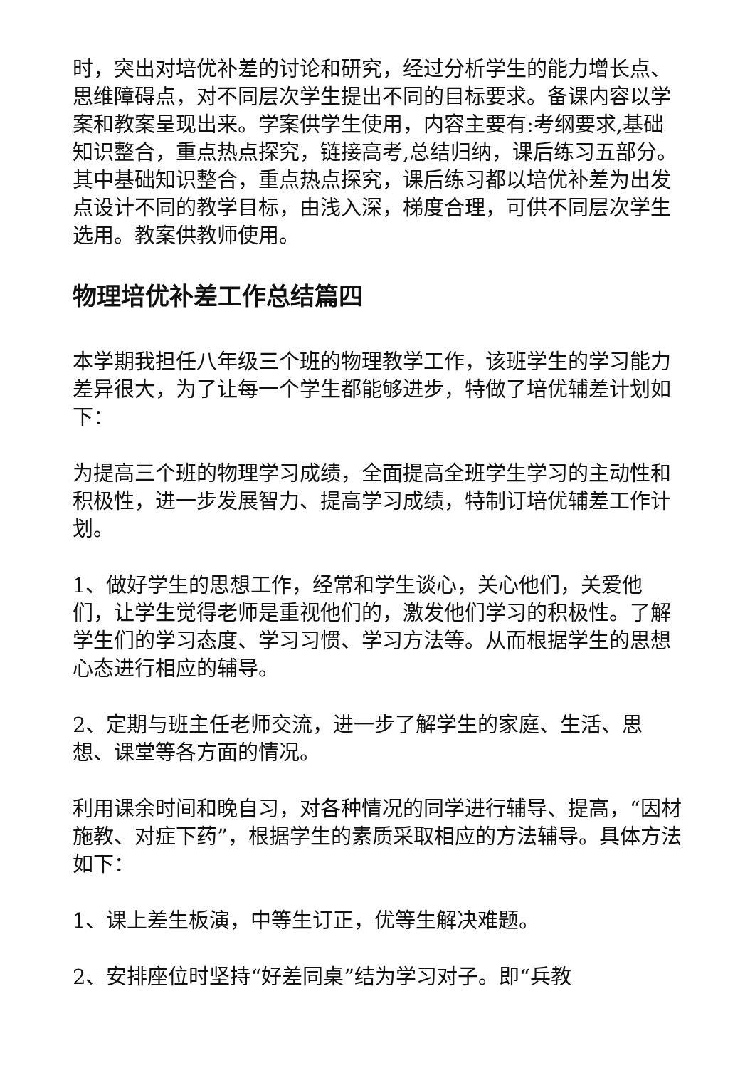时，突出对培优补差的讨论和研究，经过分析学生的能力增长点、思维障碍点，对不同层次学生提出不同的目标要求。备课内容以学案和教案呈现出来。学案供学生使用，内容主要有:考纲要求,基础知识整合，重点热点探究，链接高考,总结归纳，课后练习五部分。其中基础知识整合，重点热点探究，课后练习都以培优补差为出发点设计不同的教学目标，由浅入深，梯度合理，可供不同层次学生选用。教案供教师使用。
物理培优补差工作总结篇四
本学期我担任八年级三个班的物理教学工作，该班学生的学习能力差异很大，为了让每一个学生都能够进步，特做了培优辅差计划如下：
为提高三个班的物理学习成绩，全面提高全班学生学习的主动性和积极性，进一步发展智力、提高学习成绩，特制订培优辅差工作计划。
1、做好学生的思想工作，经常和学生谈心，关心他们，关爱他们，让学生觉得老师是重视他们的，激发他们学习的积极性。了解学生们的学习态度、学习习惯、学习方法等。从而根据学生的思想心态进行相应的辅导。
2、定期与班主任老师交流，进一步了解学生的家庭、生活、思想、课堂等各方面的情况。
利用课余时间和晚自习，对各种情况的同学进行辅导、提高，“因材施教、对症下药”，根据学生的素质采取相应的方法辅导。具体方法如下：
1、课上差生板演，中等生订正，优等生解决难题。
2、安排座位时坚持“好差同桌”结为学习对子。即“兵教